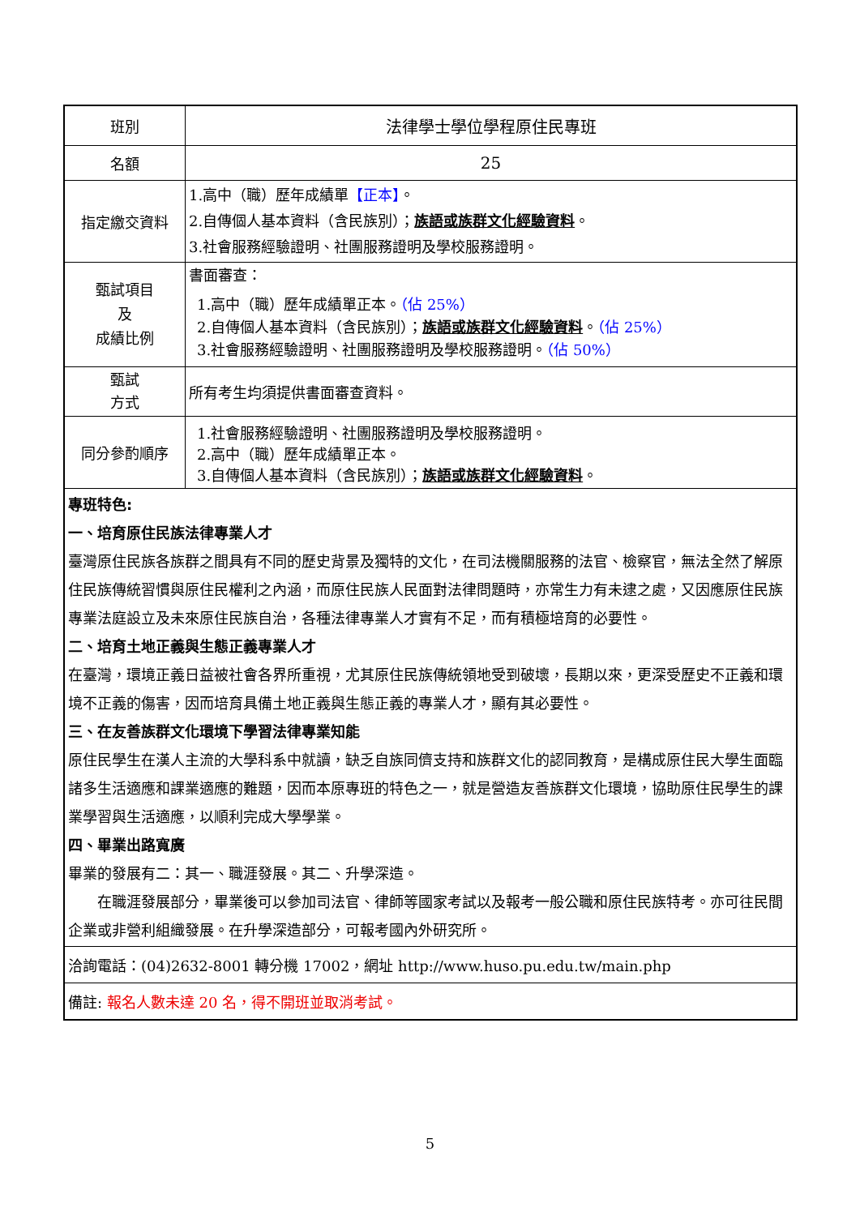| 班別 | 法律學士學位學程原住民專班 |
| 名額 | 25 |
| 指定繳交資料 | 1.高中（職）歷年成績單 【正本】 。 2.自傳個人基本資料（含民族別）； 族語或族群文化經驗資料 。 3.社會服務經驗證明、社團服務證明及學校服務證明。 |
| 甄試項目 及 成績比例 | 書面審查： 1.高中（職）歷年成績單正本。 （佔 25%） 2.自傳個人基本資料（含民族別）； 族語或族群文化經驗資料 。 （佔 25%） 3.社會服務經驗證明、社團服務證明及學校服務證明。 （佔 50%） |
| 甄試 方式 | 所有考生均須提供書面審查資料。 |
| 同分參酌順序 | 1.社會服務經驗證明、社團服務證明及學校服務證明。 2.高中（職）歷年成績單正本。 3.自傳個人基本資料（含民族別）； 族語或族群文化經驗資料 。 |
| 專班特色: 一、培育原住民族法律專業人才 臺灣原住民族各族群之間具有不同的歷史背景及獨特的文化，在司法機關服務的法官、檢察官，無法全然了解原住民族傳統習慣與原住民權利之內涵，而原住民族人民面對法律問題時，亦常生力有未逮之處，又因應原住民族專業法庭設立及未來原住民族自治，各種法律專業人才實有不足，而有積極培育的必要性。 二、培育土地正義與生態正義專業人才 在臺灣，環境正義日益被社會各界所重視，尤其原住民族傳統領地受到破壞，長期以來，更深受歷史不正義和環境不正義的傷害，因而培育具備土地正義與生態正義的專業人才，顯有其必要性。 三、在友善族群文化環境下學習法律專業知能 原住民學生在漢人主流的大學科系中就讀，缺乏自族同儕支持和族群文化的認同教育，是構成原住民大學生面臨諸多生活適應和課業適應的難題，因而本原專班的特色之一，就是營造友善族群文化環境，協助原住民學生的課業學習與生活適應，以順利完成大學學業。 四、畢業出路寬廣 畢業的發展有二：其一、職涯發展。其二、升學深造。 在職涯發展部分，畢業後可以參加司法官、律師等國家考試以及報考一般公職和原住民族特考。亦可往民間企業或非營利組織發展。在升學深造部分，可報考國內外研究所。 | |
| 洽詢電話：(04)2632-8001 轉分機 17002，網址 http://www.huso.pu.edu.tw/main.php | |
| 備註: 報名人數未達 20 名，得不開班並取消考試。 | |
5